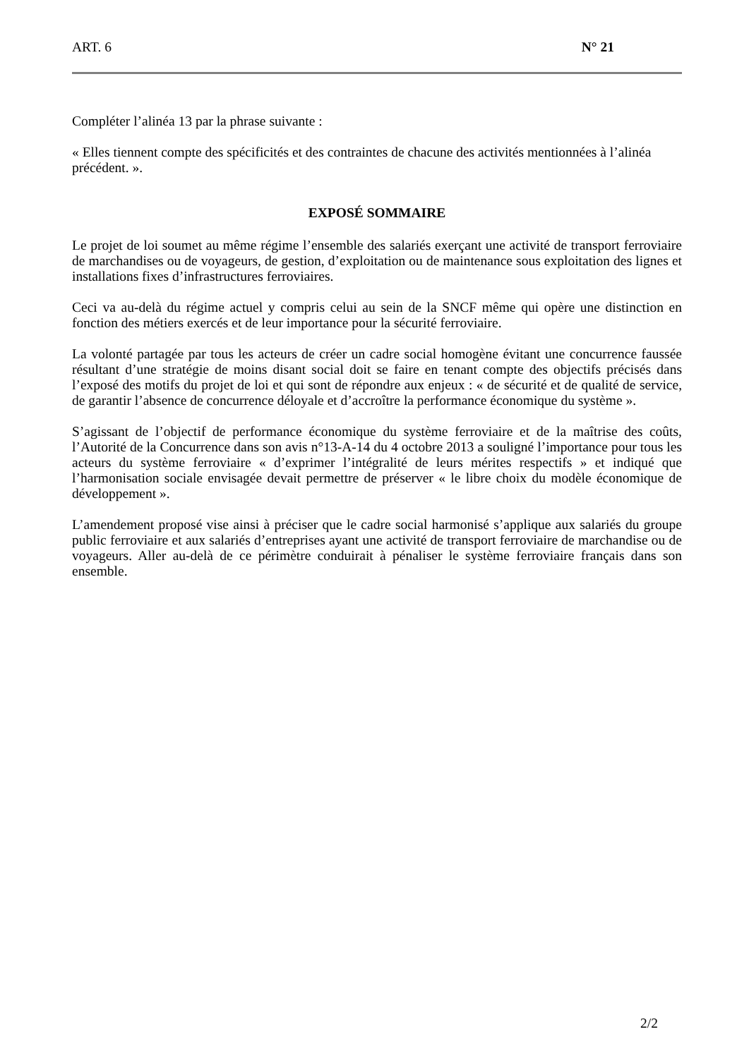ART. 6 N° 21
Compléter l’alinéa 13 par la phrase suivante :
« Elles tiennent compte des spécificités et des contraintes de chacune des activités mentionnées à l’alinéa précédent. ».
EXPOSÉ SOMMAIRE
Le projet de loi soumet au même régime l’ensemble des salariés exerçant une activité de transport ferroviaire de marchandises ou de voyageurs, de gestion, d’exploitation ou de maintenance sous exploitation des lignes et installations fixes d’infrastructures ferroviaires.
Ceci va au-delà du régime actuel y compris celui au sein de la SNCF même qui opère une distinction en fonction des métiers exercés et de leur importance pour la sécurité ferroviaire.
La volonté partagée par tous les acteurs de créer un cadre social homogène évitant une concurrence faussée résultant d’une stratégie de moins disant social doit se faire en tenant compte des objectifs précisés dans l’exposé des motifs du projet de loi et qui sont de répondre aux enjeux : « de sécurité et de qualité de service, de garantir l’absence de concurrence déloyale et d’accroître la performance économique du système ».
S’agissant de l’objectif de performance économique du système ferroviaire et de la maîtrise des coûts, l’Autorité de la Concurrence dans son avis n°13-A-14 du 4 octobre 2013 a souligné l’importance pour tous les acteurs du système ferroviaire « d’exprimer l’intégralité de leurs mérites respectifs » et indiqué que l’harmonisation sociale envisagée devait permettre de préserver « le libre choix du modèle économique de développement ».
L’amendement proposé vise ainsi à préciser que le cadre social harmonisé s’applique aux salariés du groupe public ferroviaire et aux salariés d’entreprises ayant une activité de transport ferroviaire de marchandise ou de voyageurs. Aller au-delà de ce périmètre conduirait à pénaliser le système ferroviaire français dans son ensemble.
2/2